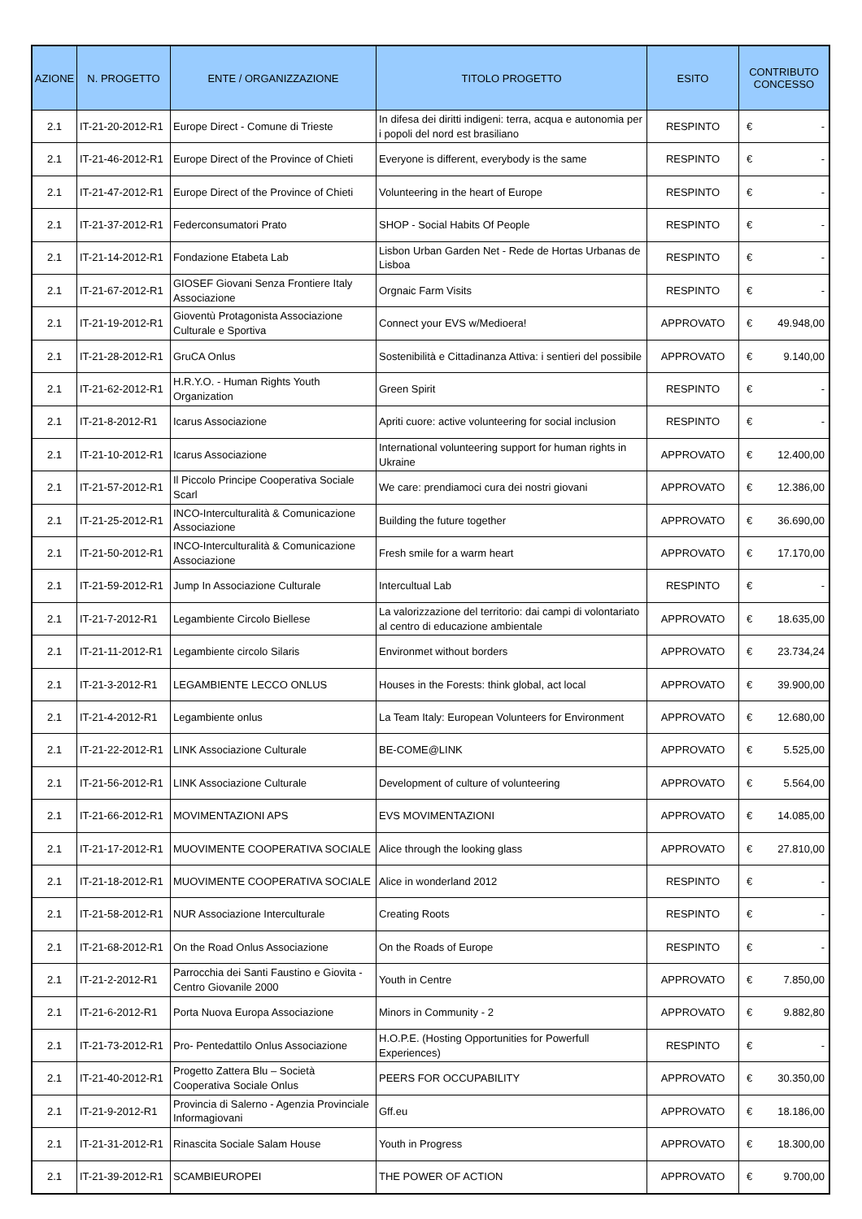| AZIONE | N. PROGETTO | ENTE / ORGANIZZAZIONE | TITOLO PROGETTO | ESITO | CONTRIBUTO CONCESSO |
| --- | --- | --- | --- | --- | --- |
| 2.1 | IT-21-20-2012-R1 | Europe Direct - Comune di Trieste | In difesa dei diritti indigeni: terra, acqua e autonomia per i popoli del nord est brasiliano | RESPINTO | € - |
| 2.1 | IT-21-46-2012-R1 | Europe Direct of the Province of Chieti | Everyone is different, everybody is the same | RESPINTO | € - |
| 2.1 | IT-21-47-2012-R1 | Europe Direct of the Province of Chieti | Volunteering in the heart of Europe | RESPINTO | € - |
| 2.1 | IT-21-37-2012-R1 | Federconsumatori Prato | SHOP - Social Habits Of People | RESPINTO | € - |
| 2.1 | IT-21-14-2012-R1 | Fondazione Etabeta Lab | Lisbon Urban Garden Net - Rede de Hortas Urbanas de Lisboa | RESPINTO | € - |
| 2.1 | IT-21-67-2012-R1 | GIOSEF Giovani Senza Frontiere Italy Associazione | Orgnaic Farm Visits | RESPINTO | € - |
| 2.1 | IT-21-19-2012-R1 | Gioventù Protagonista Associazione Culturale e Sportiva | Connect your EVS w/Medioera! | APPROVATO | € 49.948,00 |
| 2.1 | IT-21-28-2012-R1 | GruCA Onlus | Sostenibilità e Cittadinanza Attiva: i sentieri del possibile | APPROVATO | € 9.140,00 |
| 2.1 | IT-21-62-2012-R1 | H.R.Y.O. - Human Rights Youth Organization | Green Spirit | RESPINTO | € - |
| 2.1 | IT-21-8-2012-R1 | Icarus Associazione | Apriti cuore: active volunteering for social inclusion | RESPINTO | € - |
| 2.1 | IT-21-10-2012-R1 | Icarus Associazione | International volunteering support for human rights in Ukraine | APPROVATO | € 12.400,00 |
| 2.1 | IT-21-57-2012-R1 | Il Piccolo Principe Cooperativa Sociale Scarl | We care: prendiamoci cura dei nostri giovani | APPROVATO | € 12.386,00 |
| 2.1 | IT-21-25-2012-R1 | INCO-Interculturalità & Comunicazione Associazione | Building the future together | APPROVATO | € 36.690,00 |
| 2.1 | IT-21-50-2012-R1 | INCO-Interculturalità & Comunicazione Associazione | Fresh smile for a warm heart | APPROVATO | € 17.170,00 |
| 2.1 | IT-21-59-2012-R1 | Jump In Associazione Culturale | Intercultual Lab | RESPINTO | € - |
| 2.1 | IT-21-7-2012-R1 | Legambiente Circolo Biellese | La valorizzazione del territorio: dai campi di volontariato al centro di educazione ambientale | APPROVATO | € 18.635,00 |
| 2.1 | IT-21-11-2012-R1 | Legambiente circolo Silaris | Environmet without borders | APPROVATO | € 23.734,24 |
| 2.1 | IT-21-3-2012-R1 | LEGAMBIENTE LECCO ONLUS | Houses in the Forests: think global, act local | APPROVATO | € 39.900,00 |
| 2.1 | IT-21-4-2012-R1 | Legambiente onlus | La Team Italy: European Volunteers for Environment | APPROVATO | € 12.680,00 |
| 2.1 | IT-21-22-2012-R1 | LINK Associazione Culturale | BE-COME@LINK | APPROVATO | € 5.525,00 |
| 2.1 | IT-21-56-2012-R1 | LINK Associazione Culturale | Development of culture of volunteering | APPROVATO | € 5.564,00 |
| 2.1 | IT-21-66-2012-R1 | MOVIMENTAZIONI APS | EVS MOVIMENTAZIONI | APPROVATO | € 14.085,00 |
| 2.1 | IT-21-17-2012-R1 | MUOVIMENTE COOPERATIVA SOCIALE | Alice through the looking glass | APPROVATO | € 27.810,00 |
| 2.1 | IT-21-18-2012-R1 | MUOVIMENTE COOPERATIVA SOCIALE | Alice in wonderland 2012 | RESPINTO | € - |
| 2.1 | IT-21-58-2012-R1 | NUR Associazione Interculturale | Creating Roots | RESPINTO | € - |
| 2.1 | IT-21-68-2012-R1 | On the Road Onlus Associazione | On the Roads of Europe | RESPINTO | € - |
| 2.1 | IT-21-2-2012-R1 | Parrocchia dei Santi Faustino e Giovita - Centro Giovanile 2000 | Youth in Centre | APPROVATO | € 7.850,00 |
| 2.1 | IT-21-6-2012-R1 | Porta Nuova Europa Associazione | Minors in Community - 2 | APPROVATO | € 9.882,80 |
| 2.1 | IT-21-73-2012-R1 | Pro- Pentedattilo Onlus Associazione | H.O.P.E. (Hosting Opportunities for Powerfull Experiences) | RESPINTO | € - |
| 2.1 | IT-21-40-2012-R1 | Progetto Zattera Blu – Società Cooperativa Sociale Onlus | PEERS FOR OCCUPABILITY | APPROVATO | € 30.350,00 |
| 2.1 | IT-21-9-2012-R1 | Provincia di Salerno - Agenzia Provinciale Informagiovani | Gff.eu | APPROVATO | € 18.186,00 |
| 2.1 | IT-21-31-2012-R1 | Rinascita Sociale Salam House | Youth in Progress | APPROVATO | € 18.300,00 |
| 2.1 | IT-21-39-2012-R1 | SCAMBIEUROPEI | THE POWER OF ACTION | APPROVATO | € 9.700,00 |